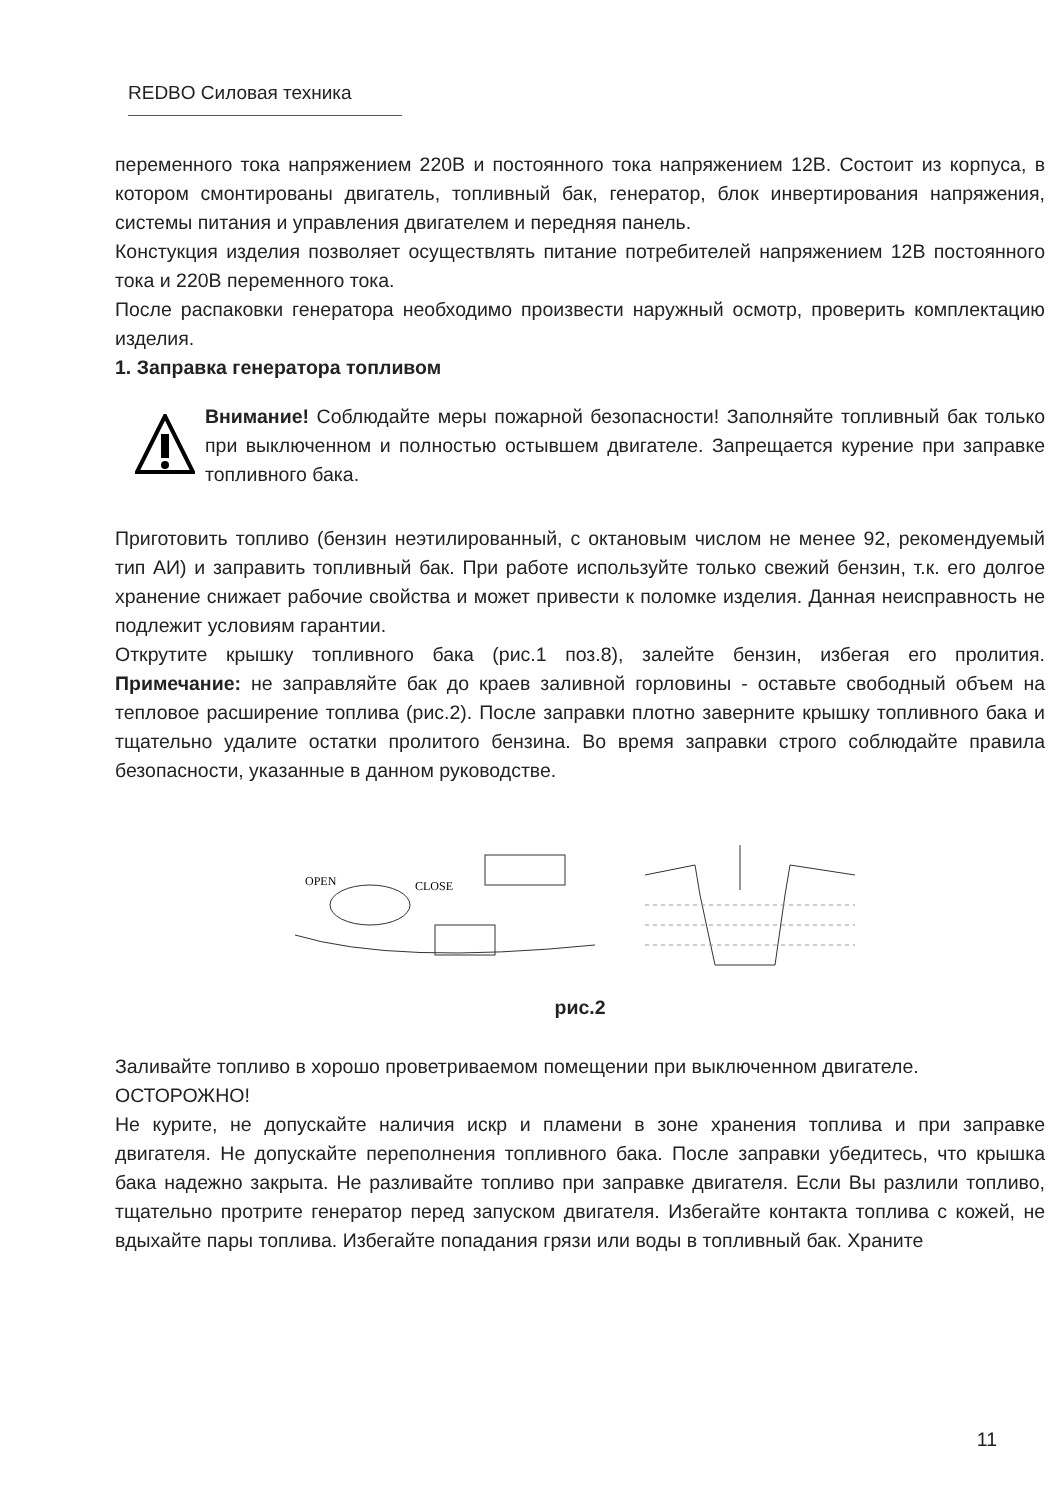REDBO Силовая техника
переменного тока напряжением 220В и постоянного тока напряжением 12В. Состоит из корпуса, в котором смонтированы двигатель, топливный бак, генератор, блок инвертирования напряжения, системы питания и управления двигателем и передняя панель.
Констукция изделия позволяет осуществлять питание потребителей напряжением 12В постоянного тока и 220В переменного тока.
После распаковки генератора необходимо произвести наружный осмотр, проверить комплектацию изделия.
1. Заправка генератора топливом
Внимание! Соблюдайте меры пожарной безопасности! Заполняйте топливный бак только при выключенном и полностью остывшем двигателе. Запрещается курение при заправке топливного бака.
Приготовить топливо (бензин неэтилированный, с октановым числом не менее 92, рекомендуемый тип АИ) и заправить топливный бак. При работе используйте только свежий бензин, т.к. его долгое хранение снижает рабочие свойства и может привести к поломке изделия. Данная неисправность не подлежит условиям гарантии.
Открутите крышку топливного бака (рис.1 поз.8), залейте бензин, избегая его пролития. Примечание: не заправляйте бак до краев заливной горловины - оставьте свободный объем на тепловое расширение топлива (рис.2). После заправки плотно заверните крышку топливного бака и тщательно удалите остатки пролитого бензина. Во время заправки строго соблюдайте правила безопасности, указанные в данном руководстве.
OPEN
CLOSE
рис.2
Заливайте топливо в хорошо проветриваемом помещении при выключенном двигателе.
ОСТОРОЖНО!
Не курите, не допускайте наличия искр и пламени в зоне хранения топлива и при заправке двигателя. Не допускайте переполнения топливного бака. После заправки убедитесь, что крышка бака надежно закрыта. Не разливайте топливо при заправке двигателя. Если Вы разлили топливо, тщательно протрите генератор перед запуском двигателя. Избегайте контакта топлива с кожей, не вдыхайте пары топлива. Избегайте попадания грязи или воды в топливный бак. Храните
11